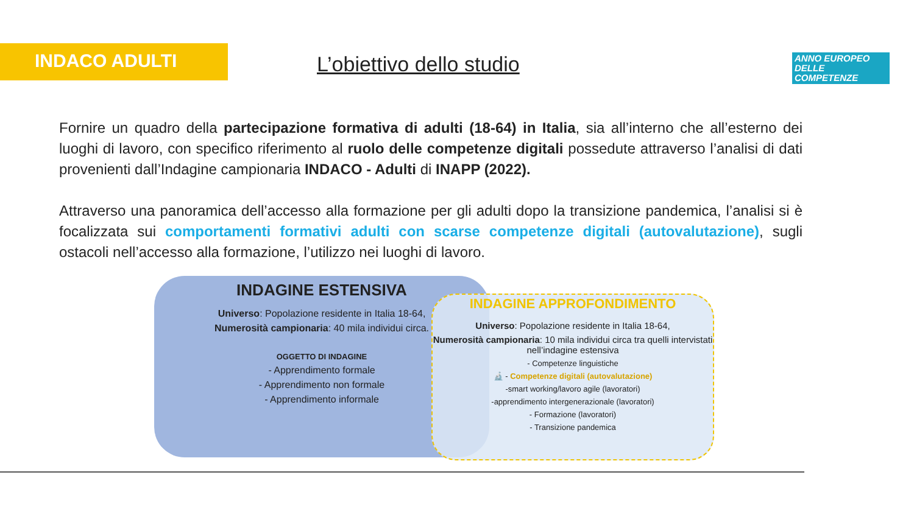INDACO ADULTI
L’obiettivo dello studio
ANNO EUROPEO
DELLE
COMPETENZE
Fornire un quadro della partecipazione formativa di adulti (18-64) in Italia, sia all’interno che all’esterno dei luoghi di lavoro, con specifico riferimento al ruolo delle competenze digitali possedute attraverso l’analisi di dati provenienti dall’Indagine campionaria INDACO - Adulti di INAPP (2022).
Attraverso una panoramica dell’accesso alla formazione per gli adulti dopo la transizione pandemica, l’analisi si è focalizzata sui comportamenti formativi adulti con scarse competenze digitali (autovalutazione), sugli ostacoli nell’accesso alla formazione, l’utilizzo nei luoghi di lavoro.
INDAGINE ESTENSIVA
Universo: Popolazione residente in Italia 18-64,
Numerosità campionaria: 40 mila individui circa.
OGGETTO DI INDAGINE
- Apprendimento formale
- Apprendimento non formale
- Apprendimento informale
INDAGINE APPROFONDIMENTO
Universo: Popolazione residente in Italia 18-64,
Numerosità campionaria: 10 mila individui circa tra quelli intervistati nell’indagine estensiva
- Competenze linguistiche
🔬 - Competenze digitali (autovalutazione)
-smart working/lavoro agile (lavoratori)
-apprendimento intergenerazionale (lavoratori)
- Formazione (lavoratori)
- Transizione pandemica